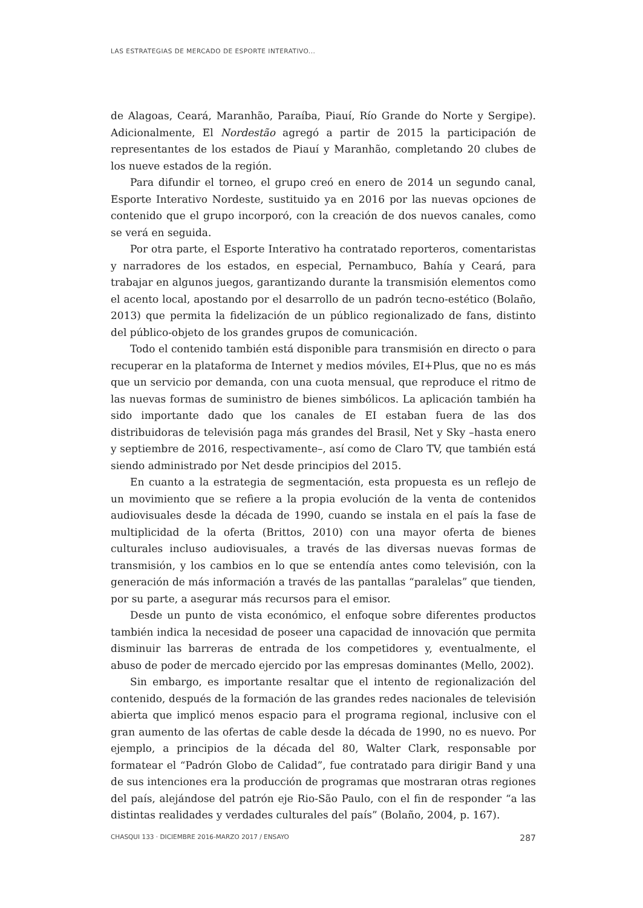LAS ESTRATEGIAS DE MERCADO DE ESPORTE INTERATIVO...
de Alagoas, Ceará, Maranhão, Paraíba, Piauí, Río Grande do Norte y Sergipe). Adicionalmente, El Nordestão agregó a partir de 2015 la participación de representantes de los estados de Piauí y Maranhão, completando 20 clubes de los nueve estados de la región.
Para difundir el torneo, el grupo creó en enero de 2014 un segundo canal, Esporte Interativo Nordeste, sustituido ya en 2016 por las nuevas opciones de contenido que el grupo incorporó, con la creación de dos nuevos canales, como se verá en seguida.
Por otra parte, el Esporte Interativo ha contratado reporteros, comentaristas y narradores de los estados, en especial, Pernambuco, Bahía y Ceará, para trabajar en algunos juegos, garantizando durante la transmisión elementos como el acento local, apostando por el desarrollo de un padrón tecno-estético (Bolaño, 2013) que permita la fidelización de un público regionalizado de fans, distinto del público-objeto de los grandes grupos de comunicación.
Todo el contenido también está disponible para transmisión en directo o para recuperar en la plataforma de Internet y medios móviles, EI+Plus, que no es más que un servicio por demanda, con una cuota mensual, que reproduce el ritmo de las nuevas formas de suministro de bienes simbólicos. La aplicación también ha sido importante dado que los canales de EI estaban fuera de las dos distribuidoras de televisión paga más grandes del Brasil, Net y Sky –hasta enero y septiembre de 2016, respectivamente–, así como de Claro TV, que también está siendo administrado por Net desde principios del 2015.
En cuanto a la estrategia de segmentación, esta propuesta es un reflejo de un movimiento que se refiere a la propia evolución de la venta de contenidos audiovisuales desde la década de 1990, cuando se instala en el país la fase de multiplicidad de la oferta (Brittos, 2010) con una mayor oferta de bienes culturales incluso audiovisuales, a través de las diversas nuevas formas de transmisión, y los cambios en lo que se entendía antes como televisión, con la generación de más información a través de las pantallas “paralelas” que tienden, por su parte, a asegurar más recursos para el emisor.
Desde un punto de vista económico, el enfoque sobre diferentes productos también indica la necesidad de poseer una capacidad de innovación que permita disminuir las barreras de entrada de los competidores y, eventualmente, el abuso de poder de mercado ejercido por las empresas dominantes (Mello, 2002).
Sin embargo, es importante resaltar que el intento de regionalización del contenido, después de la formación de las grandes redes nacionales de televisión abierta que implicó menos espacio para el programa regional, inclusive con el gran aumento de las ofertas de cable desde la década de 1990, no es nuevo. Por ejemplo, a principios de la década del 80, Walter Clark, responsable por formatear el “Padrón Globo de Calidad”, fue contratado para dirigir Band y una de sus intenciones era la producción de programas que mostraran otras regiones del país, alejándose del patrón eje Rio-São Paulo, con el fin de responder “a las distintas realidades y verdades culturales del país” (Bolaño, 2004, p. 167).
CHASQUI 133 · DICIEMBRE 2016-MARZO 2017 / ENSAYO 287